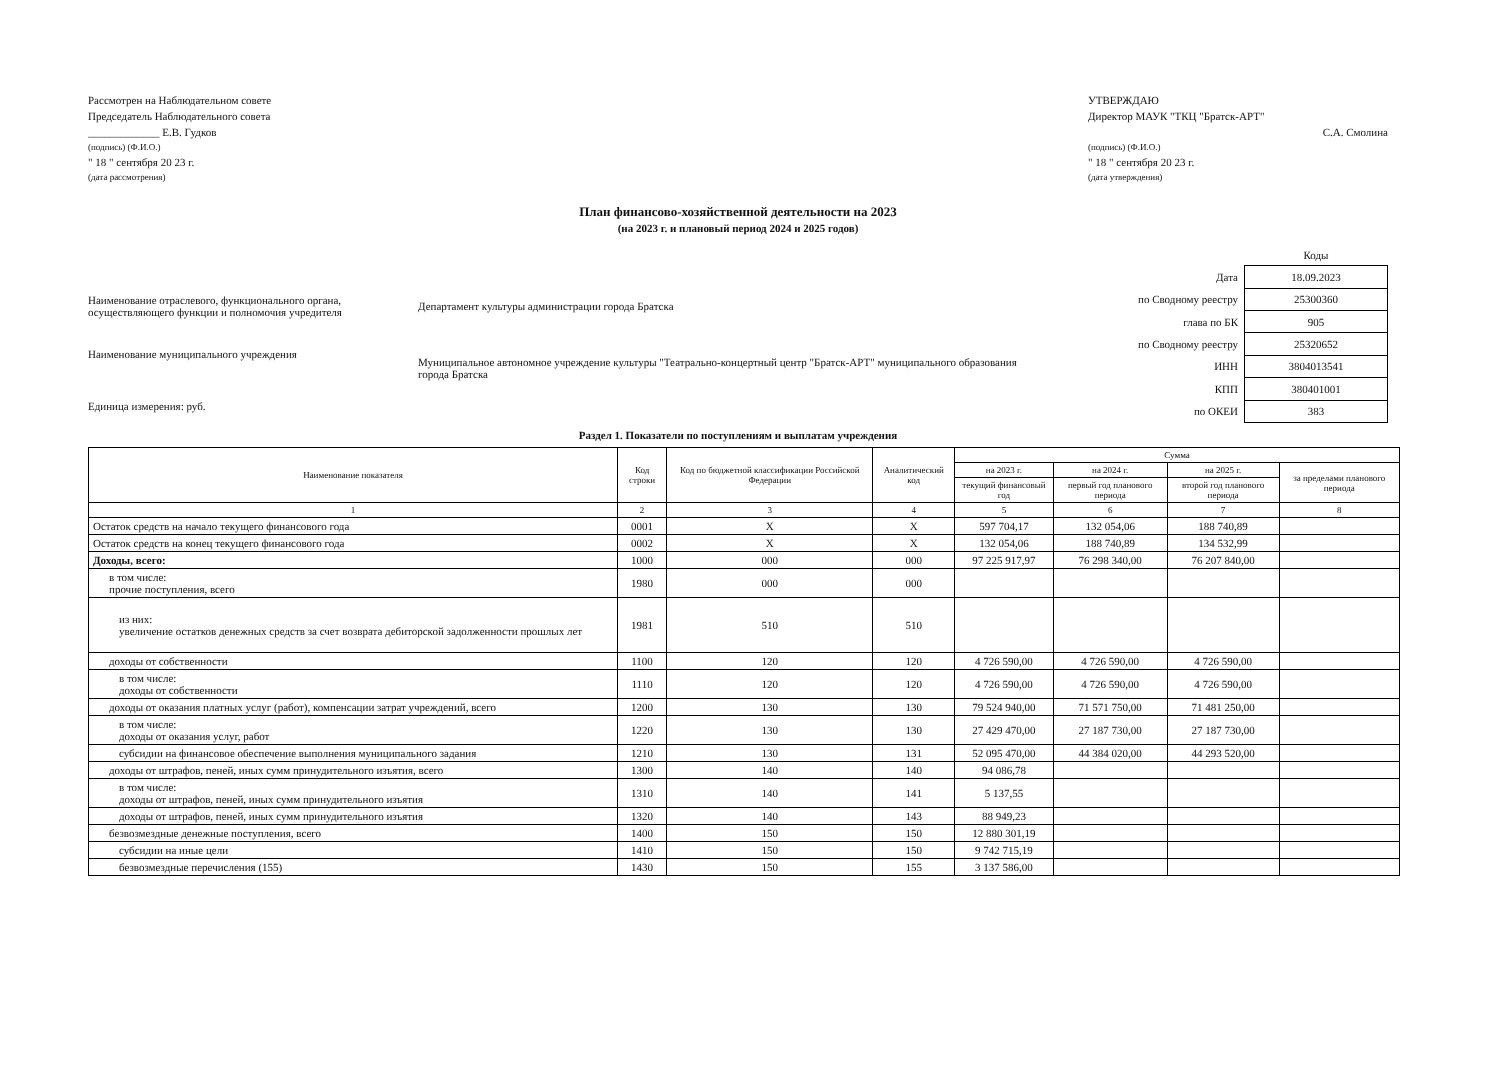Рассмотрен на Наблюдательном совете
Председатель Наблюдательного совета
_____________ Е.В. Гудков
(подпись) (Ф.И.О.)
" 18 " сентября 20 23 г.
(дата рассмотрения)
УТВЕРЖДАЮ
Директор МАУК "ТКЦ "Братск-АРТ"
С.А. Смолина
(подпись) (Ф.И.О.)
" 18 " сентября 20 23 г.
(дата утверждения)
План финансово-хозяйственной деятельности на 2023
(на 2023 г. и плановый период 2024 и 2025 годов)
Наименование отраслевого, функционального органа, осуществляющего функции и полномочия учредителя
Наименование муниципального учреждения
Единица измерения: руб.
Департамент культуры администрации города Братска
Муниципальное автономное учреждение культуры "Театрально-концертный центр "Братск-АРТ" муниципального образования города Братска
| | Коды |
| Дата | 18.09.2023 |
| по Сводному реестру | 25300360 |
| глава по БК | 905 |
| по Сводному реестру | 25320652 |
| ИНН | 3804013541 |
| КПП | 380401001 |
| по ОКЕИ | 383 |
Раздел 1. Показатели по поступлениям и выплатам учреждения
| Наименование показателя | Код строки | Код по бюджетной классификации Российской Федерации | Аналитический код | Сумма | | | |
| --- | --- | --- | --- | --- | --- | --- | --- |
| | | | | на 2023 г. | на 2024 г. | на 2025 г. | за пределами планового периода |
| | | | | текущий финансовый год | первый год планового периода | второй год планового периода | |
| 1 | 2 | 3 | 4 | 5 | 6 | 7 | 8 |
| Остаток средств на начало текущего финансового года | 0001 | X | X | 597 704,17 | 132 054,06 | 188 740,89 | |
| Остаток средств на конец текущего финансового года | 0002 | X | X | 132 054,06 | 188 740,89 | 134 532,99 | |
| Доходы, всего: | 1000 | 000 | 000 | 97 225 917,97 | 76 298 340,00 | 76 207 840,00 | |
| в том числе: прочие поступления, всего | 1980 | 000 | 000 | | | | |
| из них: увеличение остатков денежных средств за счет возврата дебиторской задолженности прошлых лет | 1981 | 510 | 510 | | | | |
| доходы от собственности | 1100 | 120 | 120 | 4 726 590,00 | 4 726 590,00 | 4 726 590,00 | |
| в том числе: доходы от собственности | 1110 | 120 | 120 | 4 726 590,00 | 4 726 590,00 | 4 726 590,00 | |
| доходы от оказания платных услуг (работ), компенсации затрат учреждений, всего | 1200 | 130 | 130 | 79 524 940,00 | 71 571 750,00 | 71 481 250,00 | |
| в том числе: доходы от оказания услуг, работ | 1220 | 130 | 130 | 27 429 470,00 | 27 187 730,00 | 27 187 730,00 | |
| субсидии на финансовое обеспечение выполнения муниципального задания | 1210 | 130 | 131 | 52 095 470,00 | 44 384 020,00 | 44 293 520,00 | |
| доходы от штрафов, пеней, иных сумм принудительного изъятия, всего | 1300 | 140 | 140 | 94 086,78 | | | |
| в том числе: доходы от штрафов, пеней, иных сумм принудительного изъятия | 1310 | 140 | 141 | 5 137,55 | | | |
| доходы от штрафов, пеней, иных сумм принудительного изъятия | 1320 | 140 | 143 | 88 949,23 | | | |
| безвозмездные денежные поступления, всего | 1400 | 150 | 150 | 12 880 301,19 | | | |
| субсидии на иные цели | 1410 | 150 | 150 | 9 742 715,19 | | | |
| безвозмездные перечисления (155) | 1430 | 150 | 155 | 3 137 586,00 | | | |